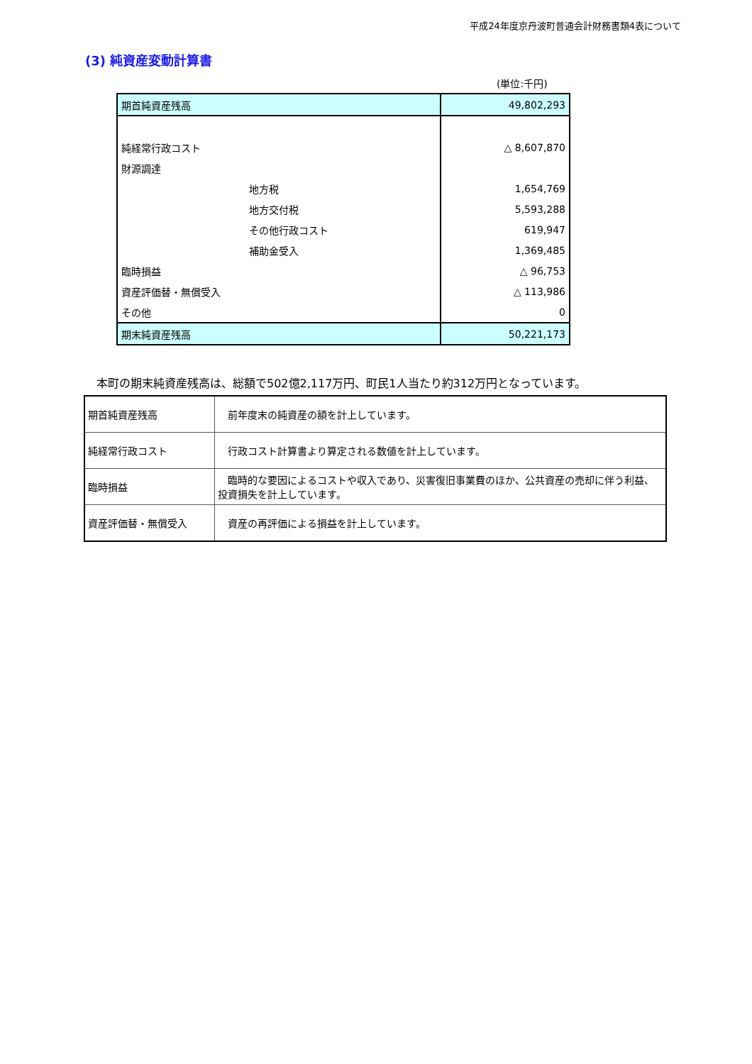平成24年度京丹波町普通会計財務書類4表について
(3) 純資産変動計算書
(単位:千円)
| 期首純資産残高 | 49,802,293 |
| 純経常行政コスト | △ 8,607,870 |
| 財源調達 | |
| 地方税 | 1,654,769 |
| 地方交付税 | 5,593,288 |
| その他行政コスト | 619,947 |
| 補助金受入 | 1,369,485 |
| 臨時損益 | △ 96,753 |
| 資産評価替・無償受入 | △ 113,986 |
| その他 | 0 |
| 期末純資産残高 | 50,221,173 |
本町の期末純資産残高は、総額で502億2,117万円、町民1人当たり約312万円となっています。
| 期首純資産残高 | 前年度末の純資産の額を計上しています。 |
| 純経常行政コスト | 行政コスト計算書より算定される数値を計上しています。 |
| 臨時損益 | 臨時的な要因によるコストや収入であり、災害復旧事業費のほか、公共資産の売却に伴う利益、投資損失を計上しています。 |
| 資産評価替・無償受入 | 資産の再評価による損益を計上しています。 |